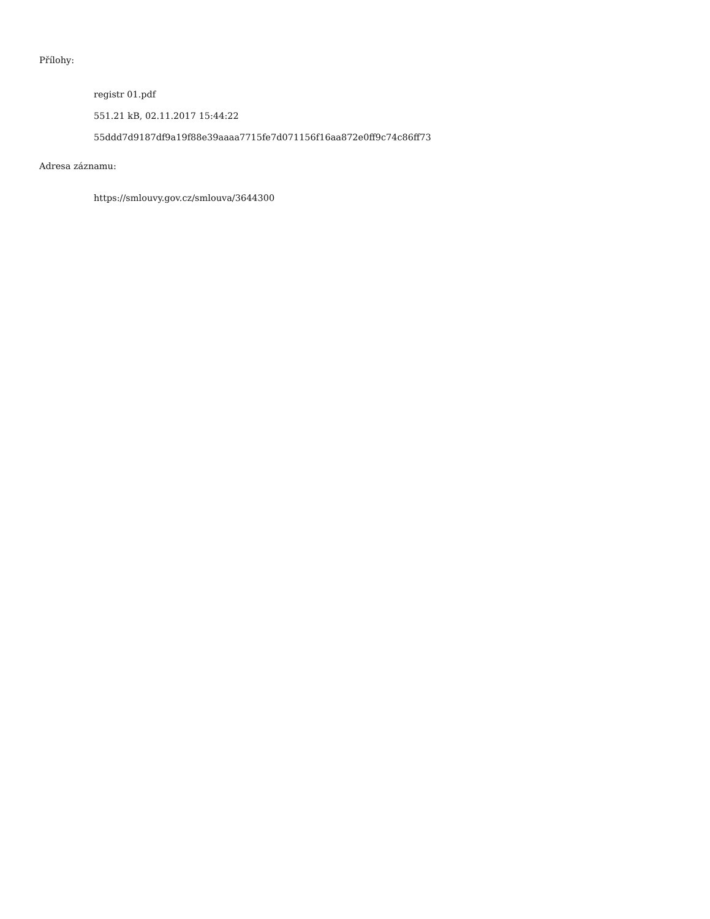Přílohy:
registr 01.pdf
551.21 kB, 02.11.2017 15:44:22
55ddd7d9187df9a19f88e39aaaa7715fe7d071156f16aa872e0ff9c74c86ff73
Adresa záznamu:
https://smlouvy.gov.cz/smlouva/3644300